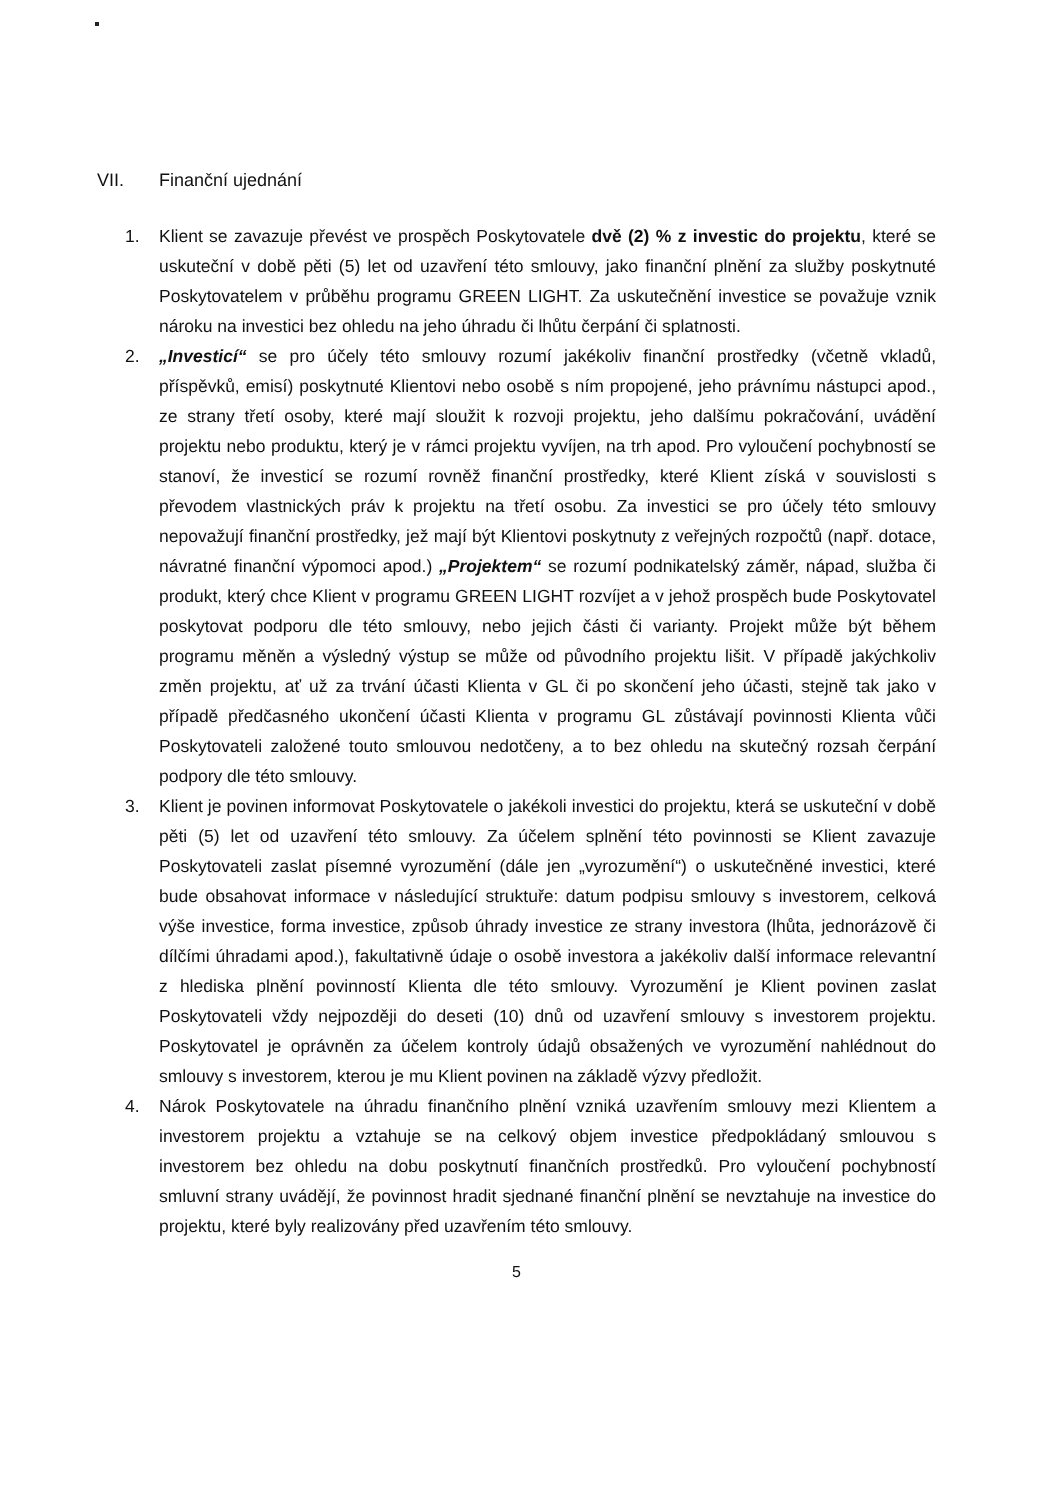VII. Finanční ujednání
1. Klient se zavazuje převést ve prospěch Poskytovatele dvě (2) % z investic do projektu, které se uskuteční v době pěti (5) let od uzavření této smlouvy, jako finanční plnění za služby poskytnuté Poskytovatelem v průběhu programu GREEN LIGHT. Za uskutečnění investice se považuje vznik nároku na investici bez ohledu na jeho úhradu či lhůtu čerpání či splatnosti.
2. „Investicí“ se pro účely této smlouvy rozumí jakékoliv finanční prostředky (včetně vkladů, příspěvků, emisí) poskytnuté Klientovi nebo osobě s ním propojené, jeho právnímu nástupci apod., ze strany třetí osoby, které mají sloužit k rozvoji projektu, jeho dalšímu pokračování, uvádění projektu nebo produktu, který je v rámci projektu vyvíjen, na trh apod. Pro vyloučení pochybností se stanoví, že investicí se rozumí rovněž finanční prostředky, které Klient získá v souvislosti s převodem vlastnických práv k projektu na třetí osobu. Za investici se pro účely této smlouvy nepovažují finanční prostředky, jež mají být Klientovi poskytnuty z veřejných rozpočtů (např. dotace, návratné finanční výpomoci apod.) „Projektem“ se rozumí podnikatelský záměr, nápad, služba či produkt, který chce Klient v programu GREEN LIGHT rozvíjet a v jehož prospěch bude Poskytovatel poskytovat podporu dle této smlouvy, nebo jejich části či varianty. Projekt může být během programu měněn a výsledný výstup se může od původního projektu lišit. V případě jakýchkoliv změn projektu, ať už za trvání účasti Klienta v GL či po skončení jeho účasti, stejně tak jako v případě předčasného ukončení účasti Klienta v programu GL zůstávají povinnosti Klienta vůči Poskytovateli založené touto smlouvou nedotčeny, a to bez ohledu na skutečný rozsah čerpání podpory dle této smlouvy.
3. Klient je povinen informovat Poskytovatele o jakékoli investici do projektu, která se uskuteční v době pěti (5) let od uzavření této smlouvy. Za účelem splnění této povinnosti se Klient zavazuje Poskytovateli zaslat písemné vyrozumění (dále jen „vyrozumění“) o uskutečněné investici, které bude obsahovat informace v následující struktuře: datum podpisu smlouvy s investorem, celková výše investice, forma investice, způsob úhrady investice ze strany investora (lhůta, jednorázově či dílčími úhradami apod.), fakultativně údaje o osobě investora a jakékoliv další informace relevantní z hlediska plnění povinností Klienta dle této smlouvy. Vyrozumění je Klient povinen zaslat Poskytovateli vždy nejpozději do deseti (10) dnů od uzavření smlouvy s investorem projektu. Poskytovatel je oprávněn za účelem kontroly údajů obsažených ve vyrozumění nahlédnout do smlouvy s investorem, kterou je mu Klient povinen na základě výzvy předložit.
4. Nárok Poskytovatele na úhradu finančního plnění vzniká uzavřením smlouvy mezi Klientem a investorem projektu a vztahuje se na celkový objem investice předpokládaný smlouvou s investorem bez ohledu na dobu poskytnutí finančních prostředků. Pro vyloučení pochybností smluvní strany uvádějí, že povinnost hradit sjednané finanční plnění se nevztahuje na investice do projektu, které byly realizovány před uzavřením této smlouvy.
5